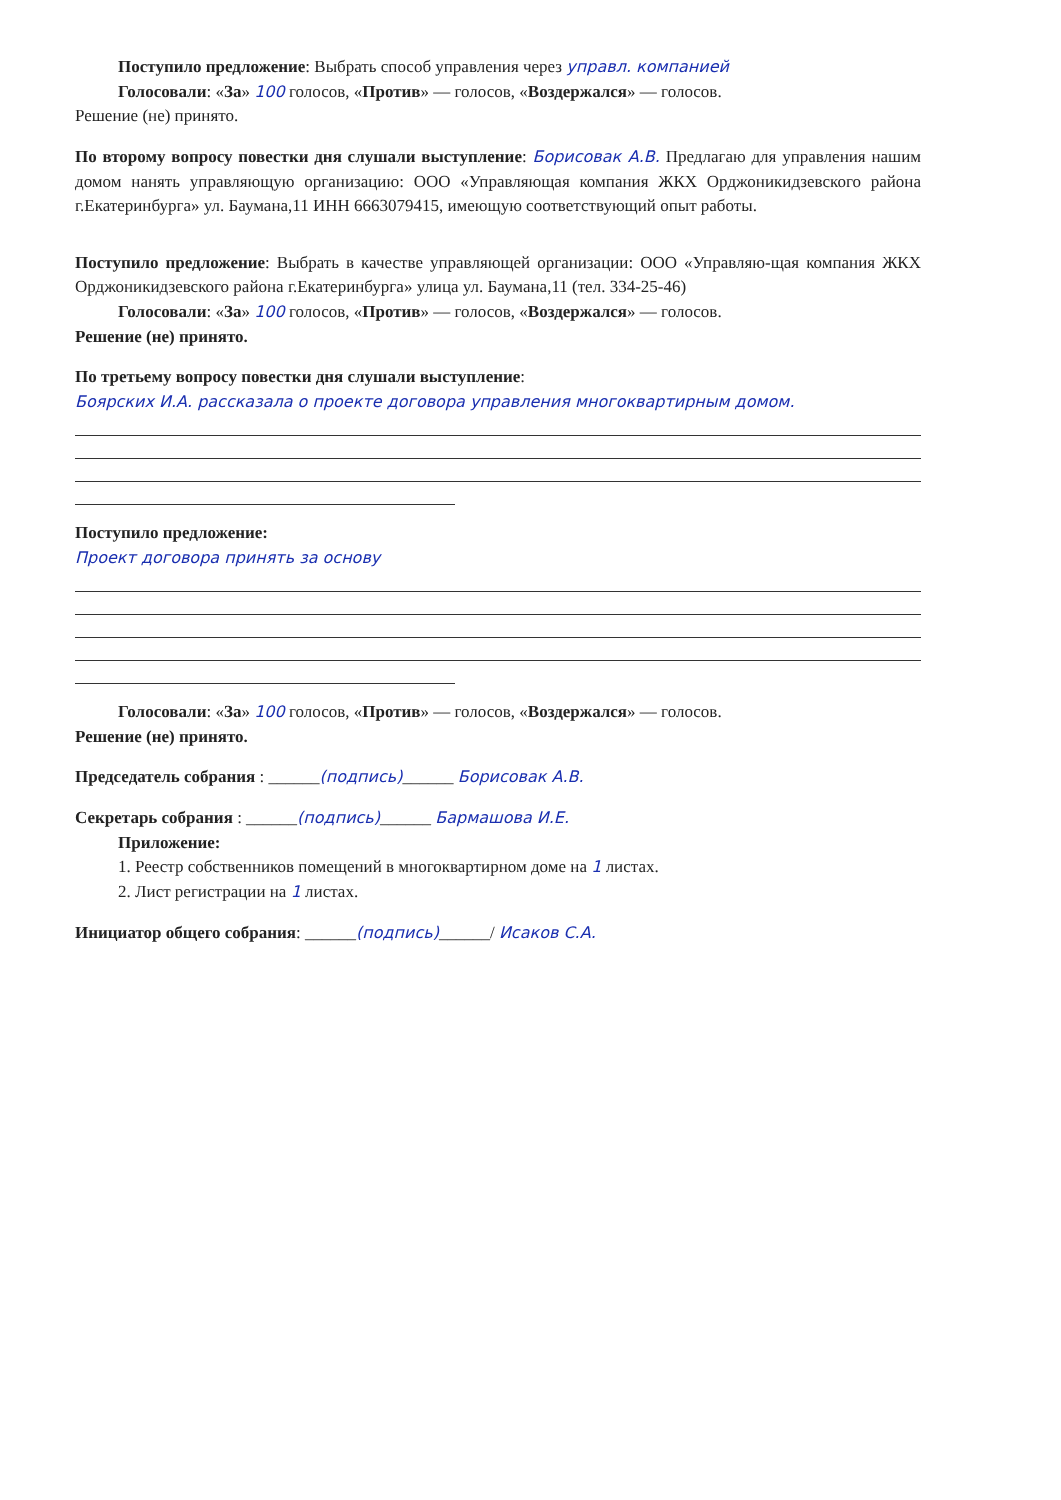Поступило предложение: Выбрать способ управления через управл. компанией
Голосовали: «За» 100 голосов, «Против» — голосов, «Воздержался» — голосов.
Решение (не) принято.
По второму вопросу повестки дня слушали выступление: Борисовак А.В. Предлагаю для управления нашим домом нанять управляющую организацию: ООО «Управляющая компания ЖКХ Орджоникидзевского района г.Екатеринбурга» ул. Баумана,11 ИНН 6663079415, имеющую соответствующий опыт работы.
Поступило предложение: Выбрать в качестве управляющей организации: ООО «Управляю-щая компания ЖКХ Орджоникидзевского района г.Екатеринбурга» улица ул. Баумана,11 (тел. 334-25-46)
Голосовали: «За» 100 голосов, «Против» — голосов, «Воздержался» — голосов.
Решение (не) принято.
По третьему вопросу повестки дня слушали выступление:
Боярских И.А. рассказала о проекте договора управления многоквартирным домом.
Поступило предложение:
Проект договора принять за основу
Голосовали: «За» 100 голосов, «Против» — голосов, «Воздержался» — голосов.
Решение (не) принято.
Председатель собрания : ______(подпись)______ Борисовак А.В.
Секретарь собрания : ______(подпись)______ Бармашова И.Е.
Приложение:
1. Реестр собственников помещений в многоквартирном доме на 1 листах.
2. Лист регистрации на 1 листах.
Инициатор общего собрания: ______(подпись)______/ Исаков С.А.